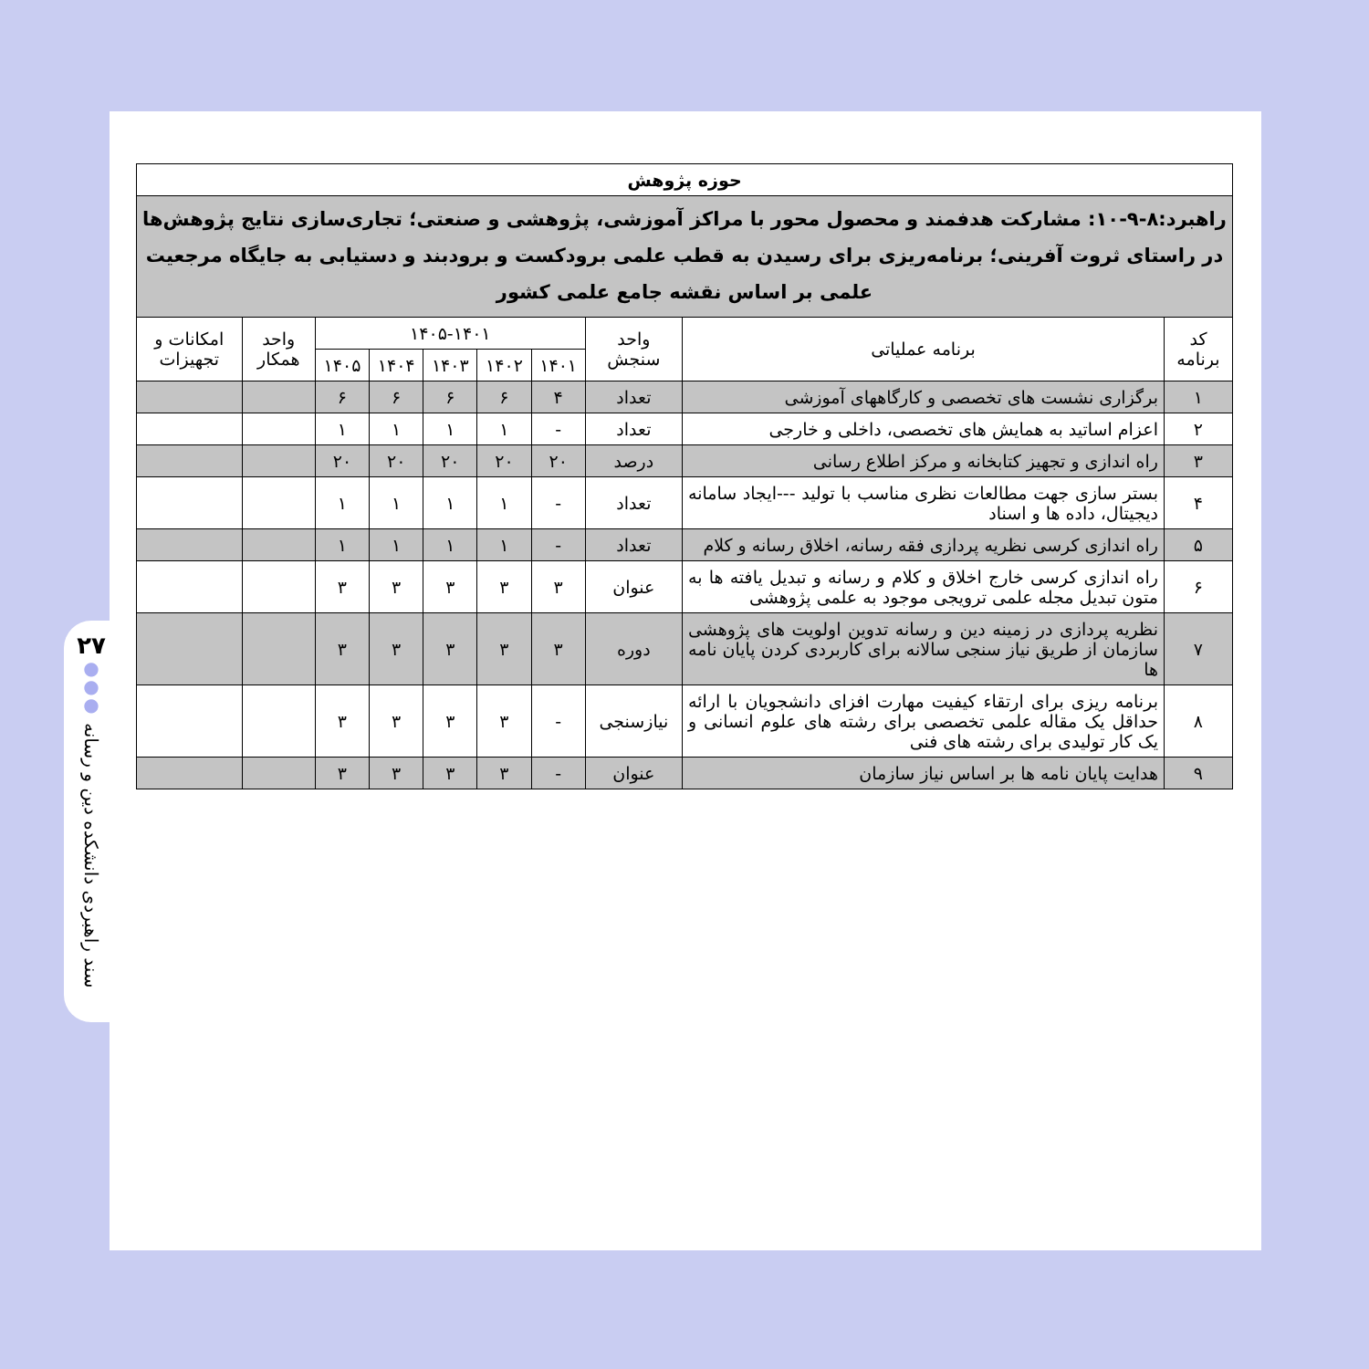۲۷
●
●
●
سند راهبردی دانشکده دین و رسانه
| حوزه پژوهش | | | | | | | | | |
| --- | --- | --- | --- | --- | --- | --- | --- | --- | --- |
| راهبرد:۸-۹-۱۰: مشارکت هدفمند و محصول محور با مراکز آموزشی، پژوهشی و صنعتی؛ تجاری‌سازی نتایج پژوهش‌ها در راستای ثروت آفرینی؛ برنامه‌ریزی برای رسیدن به قطب علمی برودکست و برودبند و دستیابی به جایگاه مرجعیت علمی بر اساس نقشه جامع علمی کشور | | | | | | | | | |
| کد برنامه | برنامه عملیاتی | واحد سنجش | ۱۴۰۵-۱۴۰۱ | | | | | واحد همکار | امکانات و تجهیزات |
| | | | ۱۴۰۱ | ۱۴۰۲ | ۱۴۰۳ | ۱۴۰۴ | ۱۴۰۵ | | |
| ۱ | برگزاری نشست های تخصصی و کارگاههای آموزشی | تعداد | ۴ | ۶ | ۶ | ۶ | ۶ | | |
| ۲ | اعزام اساتید به همایش های تخصصی، داخلی و خارجی | تعداد | - | ۱ | ۱ | ۱ | ۱ | | |
| ۳ | راه اندازی و تجهیز کتابخانه و مرکز اطلاع رسانی | درصد | ۲۰ | ۲۰ | ۲۰ | ۲۰ | ۲۰ | | |
| ۴ | بستر سازی جهت مطالعات نظری مناسب با تولید ---ایجاد سامانه دیجیتال، داده ها و اسناد | تعداد | - | ۱ | ۱ | ۱ | ۱ | | |
| ۵ | راه اندازی کرسی نظریه پردازی فقه رسانه، اخلاق رسانه و کلام | تعداد | - | ۱ | ۱ | ۱ | ۱ | | |
| ۶ | راه اندازی کرسی خارج اخلاق و کلام و رسانه و تبدیل یافته ها به متون تبدیل مجله علمی ترویجی موجود به علمی پژوهشی | عنوان | ۳ | ۳ | ۳ | ۳ | ۳ | | |
| ۷ | نظریه پردازی در زمینه دین و رسانه تدوین اولویت های پژوهشی سازمان از طریق نیاز سنجی سالانه برای کاربردی کردن پایان نامه ها | دوره | ۳ | ۳ | ۳ | ۳ | ۳ | | |
| ۸ | برنامه ریزی برای ارتقاء کیفیت مهارت افزای دانشجویان با ارائه حداقل یک مقاله علمی تخصصی برای رشته های علوم انسانی و یک کار تولیدی برای رشته های فنی | نیازسنجی | - | ۳ | ۳ | ۳ | ۳ | | |
| ۹ | هدایت پایان نامه ها بر اساس نیاز سازمان | عنوان | - | ۳ | ۳ | ۳ | ۳ | | |